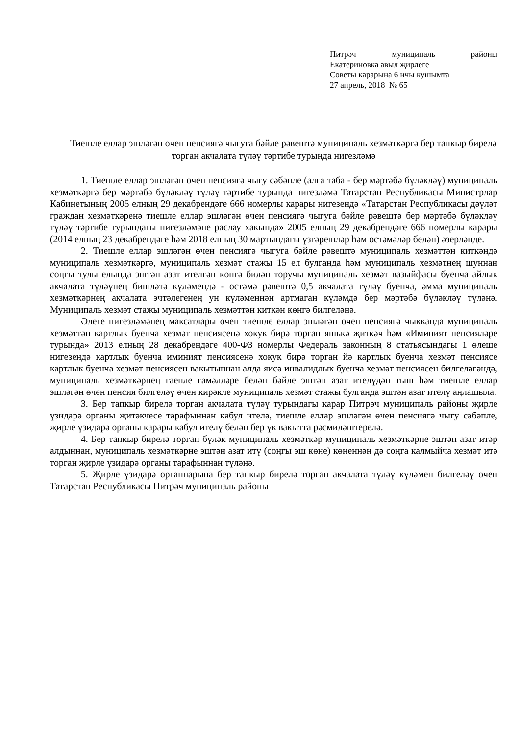Питрәч муниципаль районы
Екатериновка авыл җирлеге
Советы карарына 6 нчы кушымта
27 апрель, 2018 № 65
Тиешле еллар эшләгән өчен пенсиягә чыгуга бәйле рәвештә муниципаль хезмәткәргә бер тапкыр бирелә торган акчалата түләү тәртибе турында нигезләмә
1. Тиешле еллар эшләгән өчен пенсиягә чыгу сәбәпле (алга таба - бер мәртәбә бүләкләү) муниципаль хезмәткәргә бер мәртәбә бүләкләү түләү тәртибе турында нигезләмә Татарстан Республикасы Министрлар Кабинетының 2005 елның 29 декабрендәге 666 номерлы карары нигезендә «Татарстан Республикасы дәүләт граждан хезмәткәренә тиешле еллар эшләгән өчен пенсиягә чыгуга бәйле рәвештә бер мәртәбә бүләкләү түләү тәртибе турындагы нигезләмәне раслау хакында» 2005 елның 29 декабрендәге 666 номерлы карары (2014 елның 23 декабрендәге һәм 2018 елның 30 мартындагы үзгәрешләр һәм өстәмәләр белән) әзерләнде.
2. Тиешле еллар эшләгән өчен пенсиягә чыгуга бәйле рәвештә муниципаль хезмәттән киткәндә муниципаль хезмәткәргә, муниципаль хезмәт стажы 15 ел булганда һәм муниципаль хезмәтнең шуннан соңгы тулы елында эштән азат ителгән көнгә биләп торучы муниципаль хезмәт вазыйфасы буенча айлык акчалата түләүнең бишләтә күләмендә - өстәмә рәвештә 0,5 акчалата түләү буенча, әмма муниципаль хезмәткәрнең акчалата эчтәлегенең ун күләменнән артмаган күләмдә бер мәртәбә бүләкләү түләнә. Муниципаль хезмәт стажы муниципаль хезмәттән киткән көнгә билгеләнә.
Әлеге нигезләмәнең максатлары өчен тиешле еллар эшләгән өчен пенсиягә чыкканда муниципаль хезмәттән картлык буенча хезмәт пенсиясенә хокук бирә торган яшькә җиткәч һәм «Иминият пенсияләре турында» 2013 елның 28 декабрендәге 400-ФЗ номерлы Федераль законның 8 статьясындагы 1 өлеше нигезендә картлык буенча иминият пенсиясенә хокук бирә торган йә картлык буенча хезмәт пенсиясе картлык буенча хезмәт пенсиясен вакытыннан алда яисә инвалидлык буенча хезмәт пенсиясен билгеләгәндә, муниципаль хезмәткәрнең гаепле гамәлләре белән бәйле эштән азат ителүдән тыш һәм тиешле еллар эшләгән өчен пенсия билгеләү өчен кирәкле муниципаль хезмәт стажы булганда эштән азат ителү аңлашыла.
3. Бер тапкыр бирелә торган акчалата түләү турындагы карар Питрәч муниципаль районы җирле үзидарә органы җитәкчесе тарафыннан кабул ителә, тиешле еллар эшләгән өчен пенсиягә чыгу сәбәпле, җирле үзидарә органы карары кабул ителү белән бер үк вакытта рәсмиләштерелә.
4. Бер тапкыр бирелә торган бүләк муниципаль хезмәткәр муниципаль хезмәткәрне эштән азат итәр алдыннан, муниципаль хезмәткәрне эштән азат итү (соңгы эш көне) көненнән дә соңга калмыйча хезмәт итә торган җирле үзидарә органы тарафыннан түләнә.
5. Җирле үзидарә органнарына бер тапкыр бирелә торган акчалата түләү күләмен билгеләү өчен Татарстан Республикасы Питрәч муниципаль районы